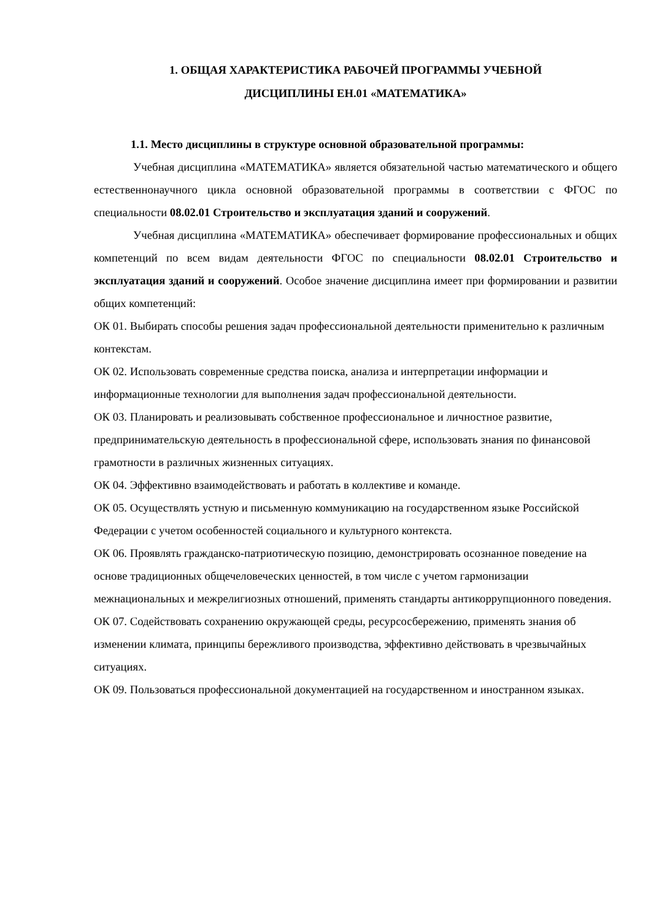1. ОБЩАЯ ХАРАКТЕРИСТИКА РАБОЧЕЙ ПРОГРАММЫ УЧЕБНОЙ
ДИСЦИПЛИНЫ ЕН.01 «МАТЕМАТИКА»
1.1. Место дисциплины в структуре основной образовательной программы:
Учебная дисциплина «МАТЕМАТИКА» является обязательной частью математического и общего естественнонаучного цикла основной образовательной программы в соответствии с ФГОС по специальности 08.02.01 Строительство и эксплуатация зданий и сооружений.
Учебная дисциплина «МАТЕМАТИКА» обеспечивает формирование профессиональных и общих компетенций по всем видам деятельности ФГОС по специальности 08.02.01 Строительство и эксплуатация зданий и сооружений. Особое значение дисциплина имеет при формировании и развитии общих компетенций:
ОК 01. Выбирать способы решения задач профессиональной деятельности применительно к различным контекстам.
ОК 02. Использовать современные средства поиска, анализа и интерпретации информации и информационные технологии для выполнения задач профессиональной деятельности.
ОК 03. Планировать и реализовывать собственное профессиональное и личностное развитие, предпринимательскую деятельность в профессиональной сфере, использовать знания по финансовой грамотности в различных жизненных ситуациях.
ОК 04. Эффективно взаимодействовать и работать в коллективе и команде.
ОК 05. Осуществлять устную и письменную коммуникацию на государственном языке Российской Федерации с учетом особенностей социального и культурного контекста.
ОК 06. Проявлять гражданско-патриотическую позицию, демонстрировать осознанное поведение на основе традиционных общечеловеческих ценностей, в том числе с учетом гармонизации межнациональных и межрелигиозных отношений, применять стандарты антикоррупционного поведения.
ОК 07. Содействовать сохранению окружающей среды, ресурсосбережению, применять знания об изменении климата, принципы бережливого производства, эффективно действовать в чрезвычайных ситуациях.
ОК 09. Пользоваться профессиональной документацией на государственном и иностранном языках.